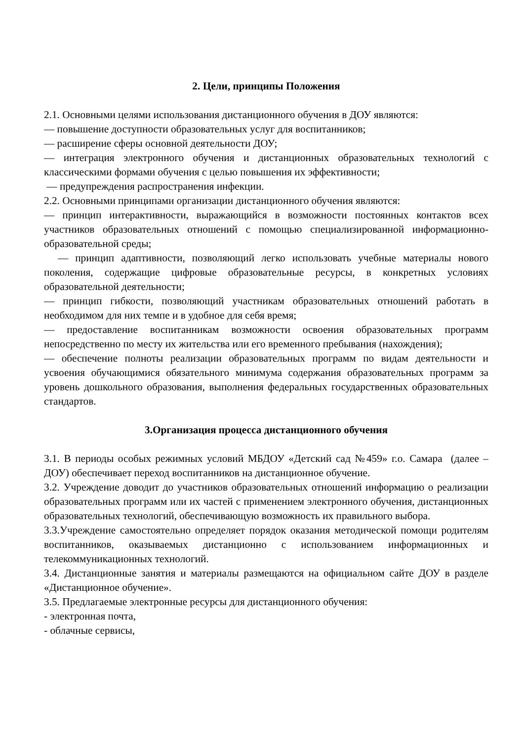2. Цели, принципы Положения
2.1. Основными целями использования дистанционного обучения в ДОУ являются:
— повышение доступности образовательных услуг для воспитанников;
— расширение сферы основной деятельности ДОУ;
— интеграция электронного обучения и дистанционных образовательных технологий с классическими формами обучения с целью повышения их эффективности;
— предупреждения распространения инфекции.
2.2. Основными принципами организации дистанционного обучения являются:
— принцип интерактивности, выражающийся в возможности постоянных контактов всех участников образовательных отношений с помощью специализированной информационно-образовательной среды;
— принцип адаптивности, позволяющий легко использовать учебные материалы нового поколения, содержащие цифровые образовательные ресурсы, в конкретных условиях образовательной деятельности;
— принцип гибкости, позволяющий участникам образовательных отношений работать в необходимом для них темпе и в удобное для себя время;
— предоставление воспитанникам возможности освоения образовательных программ непосредственно по месту их жительства или его временного пребывания (нахождения);
— обеспечение полноты реализации образовательных программ по видам деятельности и усвоения обучающимися обязательного минимума содержания образовательных программ за уровень дошкольного образования, выполнения федеральных государственных образовательных стандартов.
3.Организация процесса дистанционного обучения
3.1. В периоды особых режимных условий МБДОУ «Детский сад №459» г.о. Самара (далее – ДОУ) обеспечивает переход воспитанников на дистанционное обучение.
3.2. Учреждение доводит до участников образовательных отношений информацию о реализации образовательных программ или их частей с применением электронного обучения, дистанционных образовательных технологий, обеспечивающую возможность их правильного выбора.
3.3.Учреждение самостоятельно определяет порядок оказания методической помощи родителям воспитанников, оказываемых дистанционно с использованием информационных и телекоммуникационных технологий.
3.4. Дистанционные занятия и материалы размещаются на официальном сайте ДОУ в разделе «Дистанционное обучение».
3.5. Предлагаемые электронные ресурсы для дистанционного обучения:
- электронная почта,
- облачные сервисы,